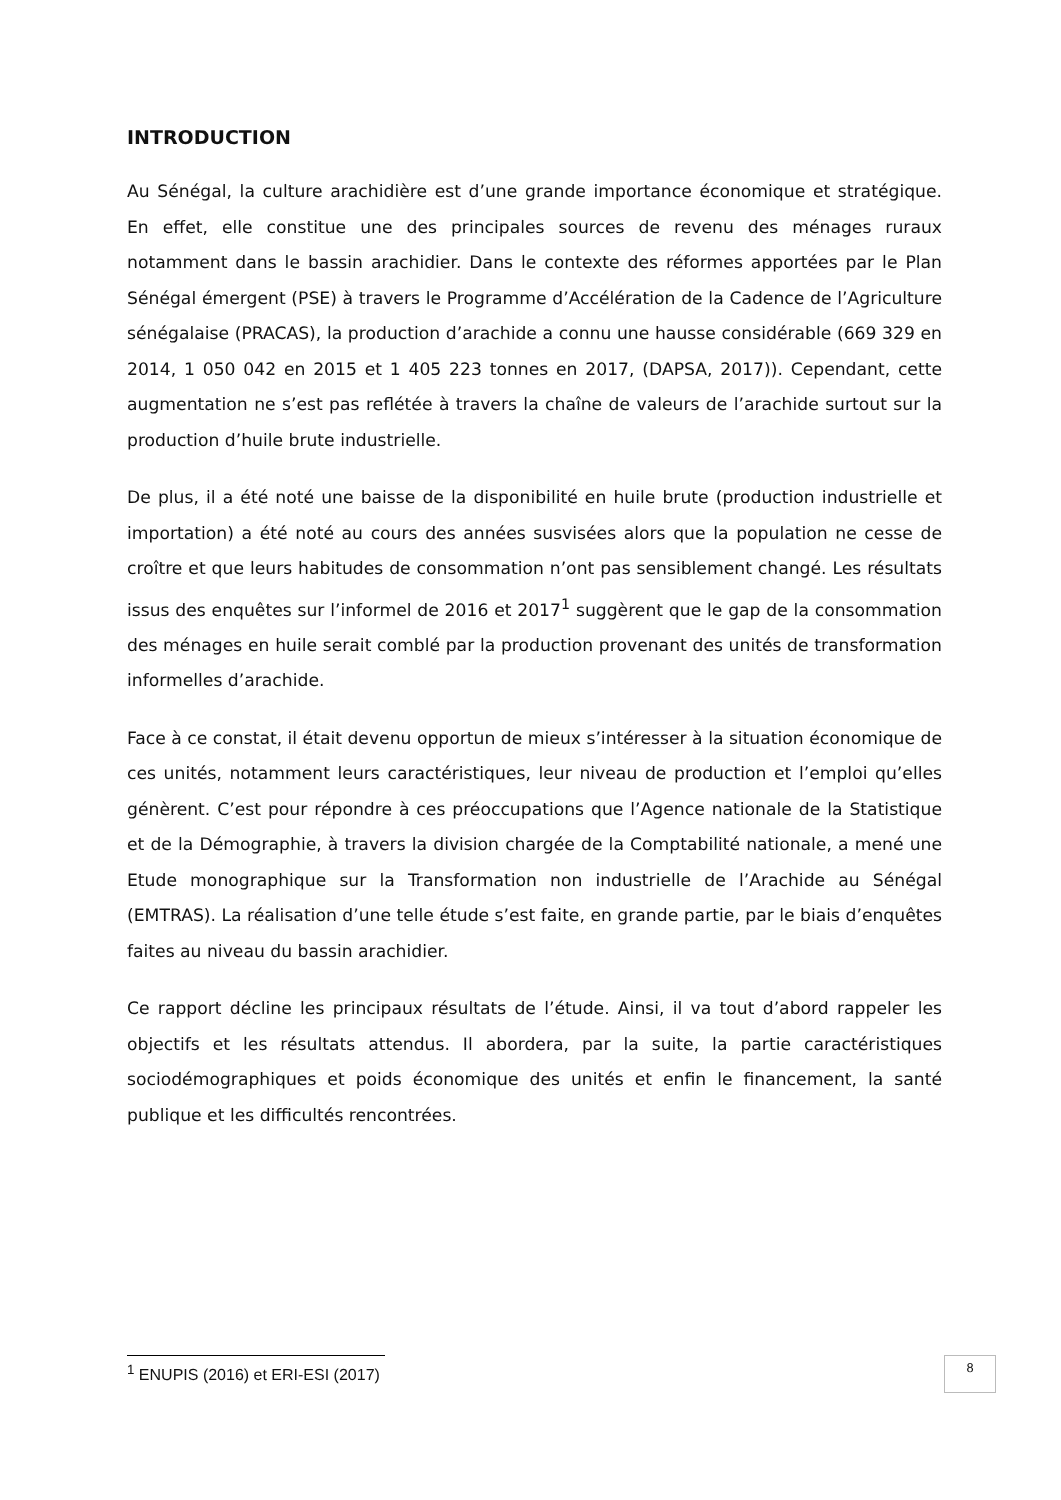INTRODUCTION
Au Sénégal, la culture arachidière est d’une grande importance économique et stratégique. En effet, elle constitue une des principales sources de revenu des ménages ruraux notamment dans le bassin arachidier. Dans le contexte des réformes apportées par le Plan Sénégal émergent (PSE) à travers le Programme d’Accélération de la Cadence de l’Agriculture sénégalaise (PRACAS), la production d’arachide a connu une hausse considérable (669 329 en 2014, 1 050 042 en 2015 et 1 405 223 tonnes en 2017, (DAPSA, 2017)). Cependant, cette augmentation ne s’est pas reflétée à travers la chaîne de valeurs de l’arachide surtout sur la production d’huile brute industrielle.
De plus, il a été noté une baisse de la disponibilité en huile brute (production industrielle et importation) a été noté au cours des années susvisées alors que la population ne cesse de croître et que leurs habitudes de consommation n’ont pas sensiblement changé. Les résultats issus des enquêtes sur l’informel de 2016 et 2017<sup>1</sup> suggèrent que le gap de la consommation des ménages en huile serait comblé par la production provenant des unités de transformation informelles d’arachide.
Face à ce constat, il était devenu opportun de mieux s’intéresser à la situation économique de ces unités, notamment leurs caractéristiques, leur niveau de production et l’emploi qu’elles génèrent. C’est pour répondre à ces préoccupations que l’Agence nationale de la Statistique et de la Démographie, à travers la division chargée de la Comptabilité nationale, a mené une Etude monographique sur la Transformation non industrielle de l’Arachide au Sénégal (EMTRAS). La réalisation d’une telle étude s’est faite, en grande partie, par le biais d’enquêtes faites au niveau du bassin arachidier.
Ce rapport décline les principaux résultats de l’étude. Ainsi, il va tout d’abord rappeler les objectifs et les résultats attendus. Il abordera, par la suite, la partie caractéristiques sociodémographiques et poids économique des unités et enfin le financement, la santé publique et les difficultés rencontrées.
<sup>1</sup> ENUPIS (2016) et ERI-ESI (2017) 8